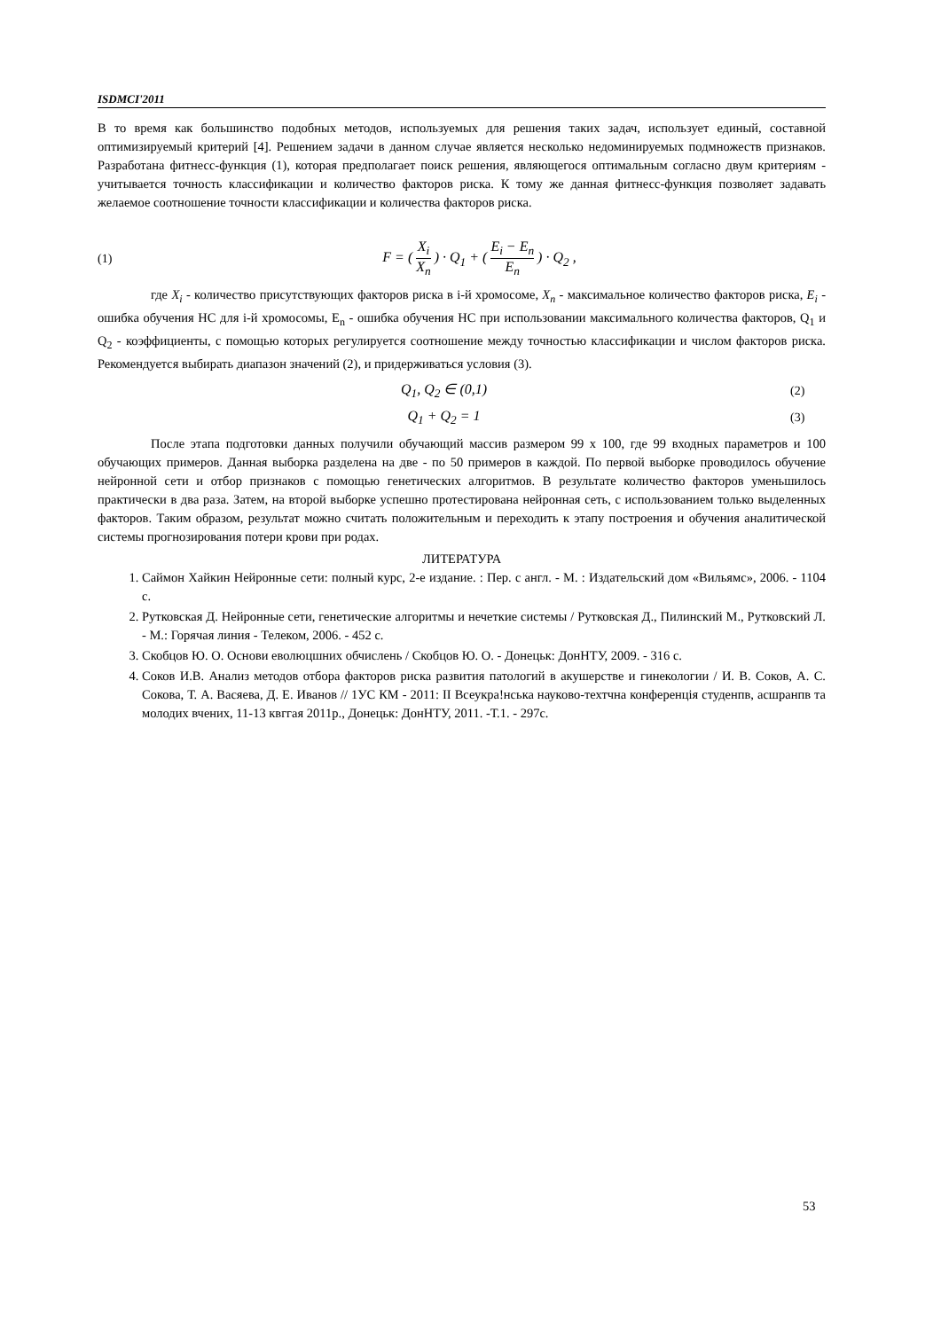ISDMCI'2011
В то время как большинство подобных методов, используемых для решения таких задач, использует единый, составной оптимизируемый критерий [4]. Решением задачи в данном случае является несколько недоминируемых подмножеств признаков. Разработана фитнесс-функция (1), которая предполагает поиск решения, являющегося оптимальным согласно двум критериям - учитывается точность классификации и количество факторов риска. К тому же данная фитнесс-функция позволяет задавать желаемое соотношение точности классификации и количества факторов риска.
(1) F = ( X<sub>i</sub> X<sub>n</sub> ) · Q<sub>1</sub> + ( E<sub>i</sub> − E<sub>n</sub> E<sub>n</sub> ) · Q<sub>2</sub> ,
где X<sub>i</sub> - количество присутствующих факторов риска в i-й хромосоме, X<sub>n</sub> - максимальное количество факторов риска, E<sub>i</sub> - ошибка обучения НС для i-й хромосомы, E<sub>n</sub> - ошибка обучения НС при использовании максимального количества факторов, Q<sub>1</sub> и Q<sub>2</sub> - коэффициенты, с помощью которых регулируется соотношение между точностью классификации и числом факторов риска. Рекомендуется выбирать диапазон значений (2), и придерживаться условия (3).
Q<sub>1</sub>, Q<sub>2</sub> ∈ (0,1) (2)
Q<sub>1</sub> + Q<sub>2</sub> = 1 (3)
После этапа подготовки данных получили обучающий массив размером 99 x 100, где 99 входных параметров и 100 обучающих примеров. Данная выборка разделена на две - по 50 примеров в каждой. По первой выборке проводилось обучение нейронной сети и отбор признаков с помощью генетических алгоритмов. В результате количество факторов уменьшилось практически в два раза. Затем, на второй выборке успешно протестирована нейронная сеть, с использованием только выделенных факторов. Таким образом, результат можно считать положительным и переходить к этапу построения и обучения аналитической системы прогнозирования потери крови при родах.
ЛИТЕРАТУРА
1. Саймон Хайкин Нейронные сети: полный курс, 2-е издание. : Пер. с англ. - М. : Издательский дом «Вильямс», 2006. - 1104 с.
2. Рутковская Д. Нейронные сети, генетические алгоритмы и нечеткие системы / Рутковская Д., Пилинский М., Рутковский Л. - М.: Горячая линия - Телеком, 2006. - 452 с.
3. Скобцов Ю. О. Основи еволюцшних обчислень / Скобцов Ю. О. - Донецьк: ДонНТУ, 2009. - 316 с.
4. Соков И.В. Анализ методов отбора факторов риска развития патологий в акушерстве и гинекологии / И. В. Соков, А. С. Сокова, Т. А. Васяева, Д. Е. Иванов // 1УС КМ - 2011: II Всеукра!нська науково-техтчна конференція студенпв, асшранпв та молодих вчених, 11-13 квггая 2011р., Донецьк: ДонНТУ, 2011. -Т.1. - 297с.
53